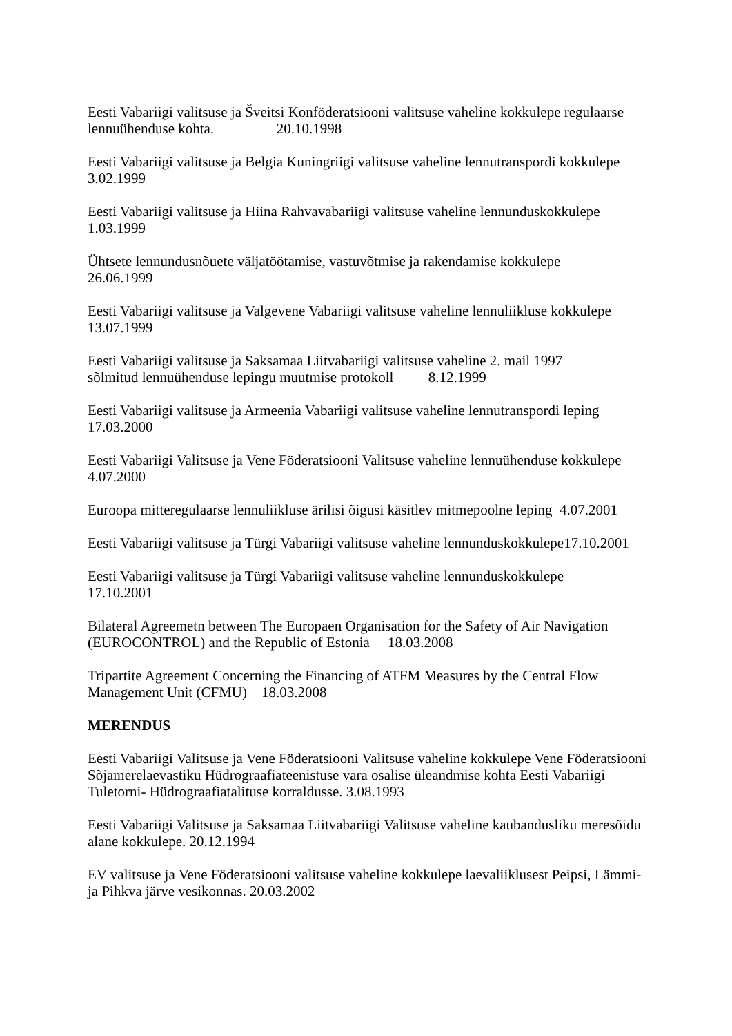Eesti Vabariigi valitsuse ja Šveitsi Konföderatsiooni valitsuse vaheline kokkulepe regulaarse lennuühenduse kohta. 20.10.1998
Eesti Vabariigi valitsuse ja Belgia Kuningriigi valitsuse vaheline lennutranspordi kokkulepe
3.02.1999
Eesti Vabariigi valitsuse ja Hiina Rahvavabariigi valitsuse vaheline lennunduskokkulepe
1.03.1999
Ühtsete lennundusnõuete väljatöötamise, vastuvõtmise ja rakendamise kokkulepe
26.06.1999
Eesti Vabariigi valitsuse ja Valgevene Vabariigi valitsuse vaheline lennuliikluse kokkulepe
13.07.1999
Eesti Vabariigi valitsuse ja Saksamaa Liitvabariigi valitsuse vaheline 2. mail 1997
sõlmitud lennuühenduse lepingu muutmise protokoll 8.12.1999
Eesti Vabariigi valitsuse ja Armeenia Vabariigi valitsuse vaheline lennutranspordi leping
17.03.2000
Eesti Vabariigi Valitsuse ja Vene Föderatsiooni Valitsuse vaheline lennuühenduse kokkulepe
4.07.2000
Euroopa mitteregulaarse lennuliikluse ärilisi õigusi käsitlev mitmepoolne leping 4.07.2001
Eesti Vabariigi valitsuse ja Türgi Vabariigi valitsuse vaheline lennunduskokkulepe17.10.2001
Eesti Vabariigi valitsuse ja Türgi Vabariigi valitsuse vaheline lennunduskokkulepe
17.10.2001
Bilateral Agreemetn between The Europaen Organisation for the Safety of Air Navigation (EUROCONTROL) and the Republic of Estonia 18.03.2008
Tripartite Agreement Concerning the Financing of ATFM Measures by the Central Flow Management Unit (CFMU) 18.03.2008
MERENDUS
Eesti Vabariigi Valitsuse ja Vene Föderatsiooni Valitsuse vaheline kokkulepe Vene Föderatsiooni Sõjamerelaevastiku Hüdrograafiateenistuse vara osalise üleandmise kohta Eesti Vabariigi Tuletorni- Hüdrograafiatalituse korraldusse. 3.08.1993
Eesti Vabariigi Valitsuse ja Saksamaa Liitvabariigi Valitsuse vaheline kaubandusliku meresõidu alane kokkulepe. 20.12.1994
EV valitsuse ja Vene Föderatsiooni valitsuse vaheline kokkulepe laevaliiklusest Peipsi, Lämmi- ja Pihkva järve vesikonnas. 20.03.2002